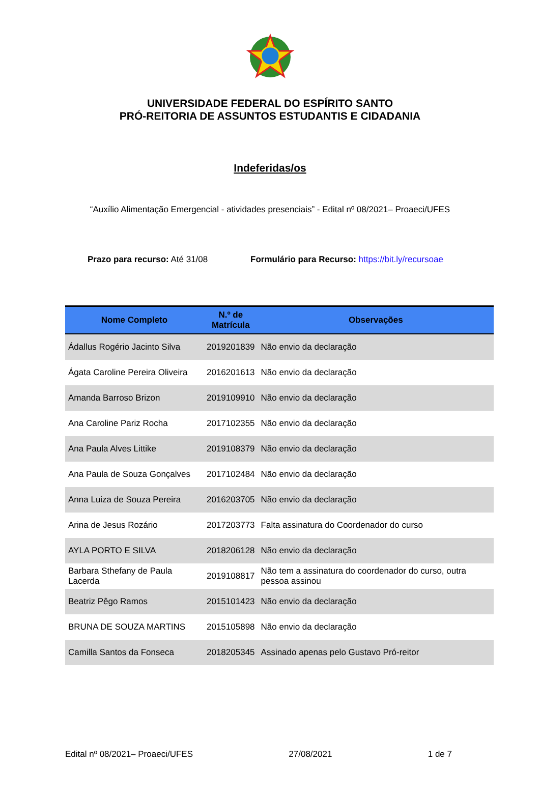UNIVERSIDADE FEDERAL DO ESPÍRITO SANTO
PRÓ-REITORIA DE ASSUNTOS ESTUDANTIS E CIDADANIA
Indeferidas/os
“Auxílio Alimentação Emergencial - atividades presenciais” - Edital nº 08/2021– Proaeci/UFES
Prazo para recurso: Até 31/08 Formulário para Recurso: https://bit.ly/recursoae
| Nome Completo | N.º de Matrícula | Observações |
| --- | --- | --- |
| Ádallus Rogério Jacinto Silva | 2019201839 | Não envio da declaração |
| Ágata Caroline Pereira Oliveira | 2016201613 | Não envio da declaração |
| Amanda Barroso Brizon | 2019109910 | Não envio da declaração |
| Ana Caroline Pariz Rocha | 2017102355 | Não envio da declaração |
| Ana Paula Alves Littike | 2019108379 | Não envio da declaração |
| Ana Paula de Souza Gonçalves | 2017102484 | Não envio da declaração |
| Anna Luiza de Souza Pereira | 2016203705 | Não envio da declaração |
| Arina de Jesus Rozário | 2017203773 | Falta assinatura do Coordenador do curso |
| AYLA PORTO E SILVA | 2018206128 | Não envio da declaração |
| Barbara Sthefany de Paula Lacerda | 2019108817 | Não tem a assinatura do coordenador do curso, outra pessoa assinou |
| Beatriz Pêgo Ramos | 2015101423 | Não envio da declaração |
| BRUNA DE SOUZA MARTINS | 2015105898 | Não envio da declaração |
| Camilla Santos da Fonseca | 2018205345 | Assinado apenas pelo Gustavo Pró-reitor |
Edital nº 08/2021– Proaeci/UFES 27/08/2021 1 de 7